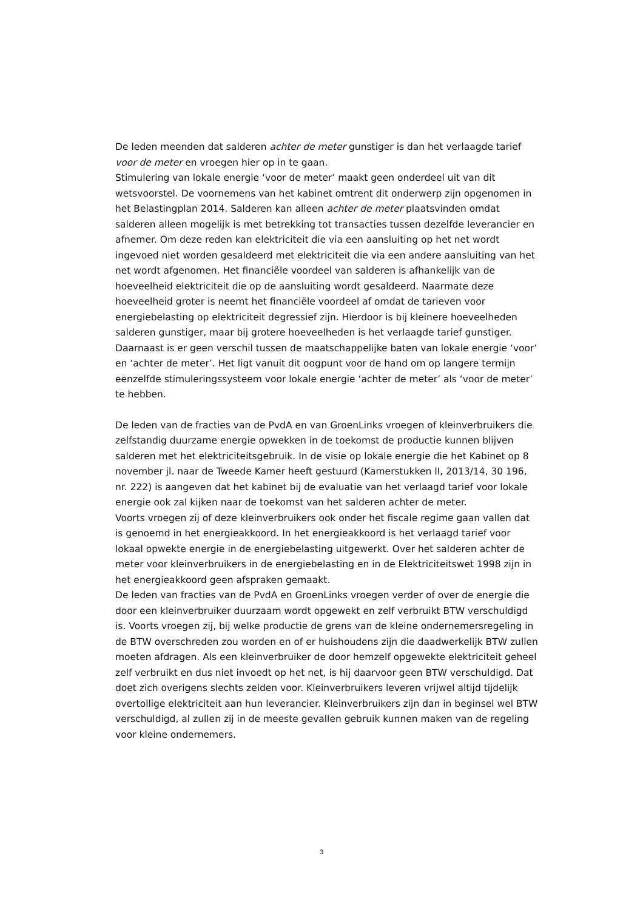De leden meenden dat salderen achter de meter gunstiger is dan het verlaagde tarief voor de meter en vroegen hier op in te gaan.
Stimulering van lokale energie ‘voor de meter’ maakt geen onderdeel uit van dit wetsvoorstel. De voornemens van het kabinet omtrent dit onderwerp zijn opgenomen in het Belastingplan 2014. Salderen kan alleen achter de meter plaatsvinden omdat salderen alleen mogelijk is met betrekking tot transacties tussen dezelfde leverancier en afnemer. Om deze reden kan elektriciteit die via een aansluiting op het net wordt ingevoed niet worden gesaldeerd met elektriciteit die via een andere aansluiting van het net wordt afgenomen. Het financiële voordeel van salderen is afhankelijk van de hoeveelheid elektriciteit die op de aansluiting wordt gesaldeerd. Naarmate deze hoeveelheid groter is neemt het financiële voordeel af omdat de tarieven voor energiebelasting op elektriciteit degressief zijn. Hierdoor is bij kleinere hoeveelheden salderen gunstiger, maar bij grotere hoeveelheden is het verlaagde tarief gunstiger. Daarnaast is er geen verschil tussen de maatschappelijke baten van lokale energie ‘voor’ en ‘achter de meter’. Het ligt vanuit dit oogpunt voor de hand om op langere termijn eenzelfde stimuleringssysteem voor lokale energie ‘achter de meter’ als ‘voor de meter’ te hebben.
De leden van de fracties van de PvdA en van GroenLinks vroegen of kleinverbruikers die zelfstandig duurzame energie opwekken in de toekomst de productie kunnen blijven salderen met het elektriciteitsgebruik. In de visie op lokale energie die het Kabinet op 8 november jl. naar de Tweede Kamer heeft gestuurd (Kamerstukken II, 2013/14, 30 196, nr. 222) is aangeven dat het kabinet bij de evaluatie van het verlaagd tarief voor lokale energie ook zal kijken naar de toekomst van het salderen achter de meter.
Voorts vroegen zij of deze kleinverbruikers ook onder het fiscale regime gaan vallen dat is genoemd in het energieakkoord. In het energieakkoord is het verlaagd tarief voor lokaal opwekte energie in de energiebelasting uitgewerkt. Over het salderen achter de meter voor kleinverbruikers in de energiebelasting en in de Elektriciteitswet 1998 zijn in het energieakkoord geen afspraken gemaakt.
De leden van fracties van de PvdA en GroenLinks vroegen verder of over de energie die door een kleinverbruiker duurzaam wordt opgewekt en zelf verbruikt BTW verschuldigd is. Voorts vroegen zij, bij welke productie de grens van de kleine ondernemersregeling in de BTW overschreden zou worden en of er huishoudens zijn die daadwerkelijk BTW zullen moeten afdragen. Als een kleinverbruiker de door hemzelf opgewekte elektriciteit geheel zelf verbruikt en dus niet invoedt op het net, is hij daarvoor geen BTW verschuldigd. Dat doet zich overigens slechts zelden voor. Kleinverbruikers leveren vrijwel altijd tijdelijk overtollige elektriciteit aan hun leverancier. Kleinverbruikers zijn dan in beginsel wel BTW verschuldigd, al zullen zij in de meeste gevallen gebruik kunnen maken van de regeling voor kleine ondernemers.
3